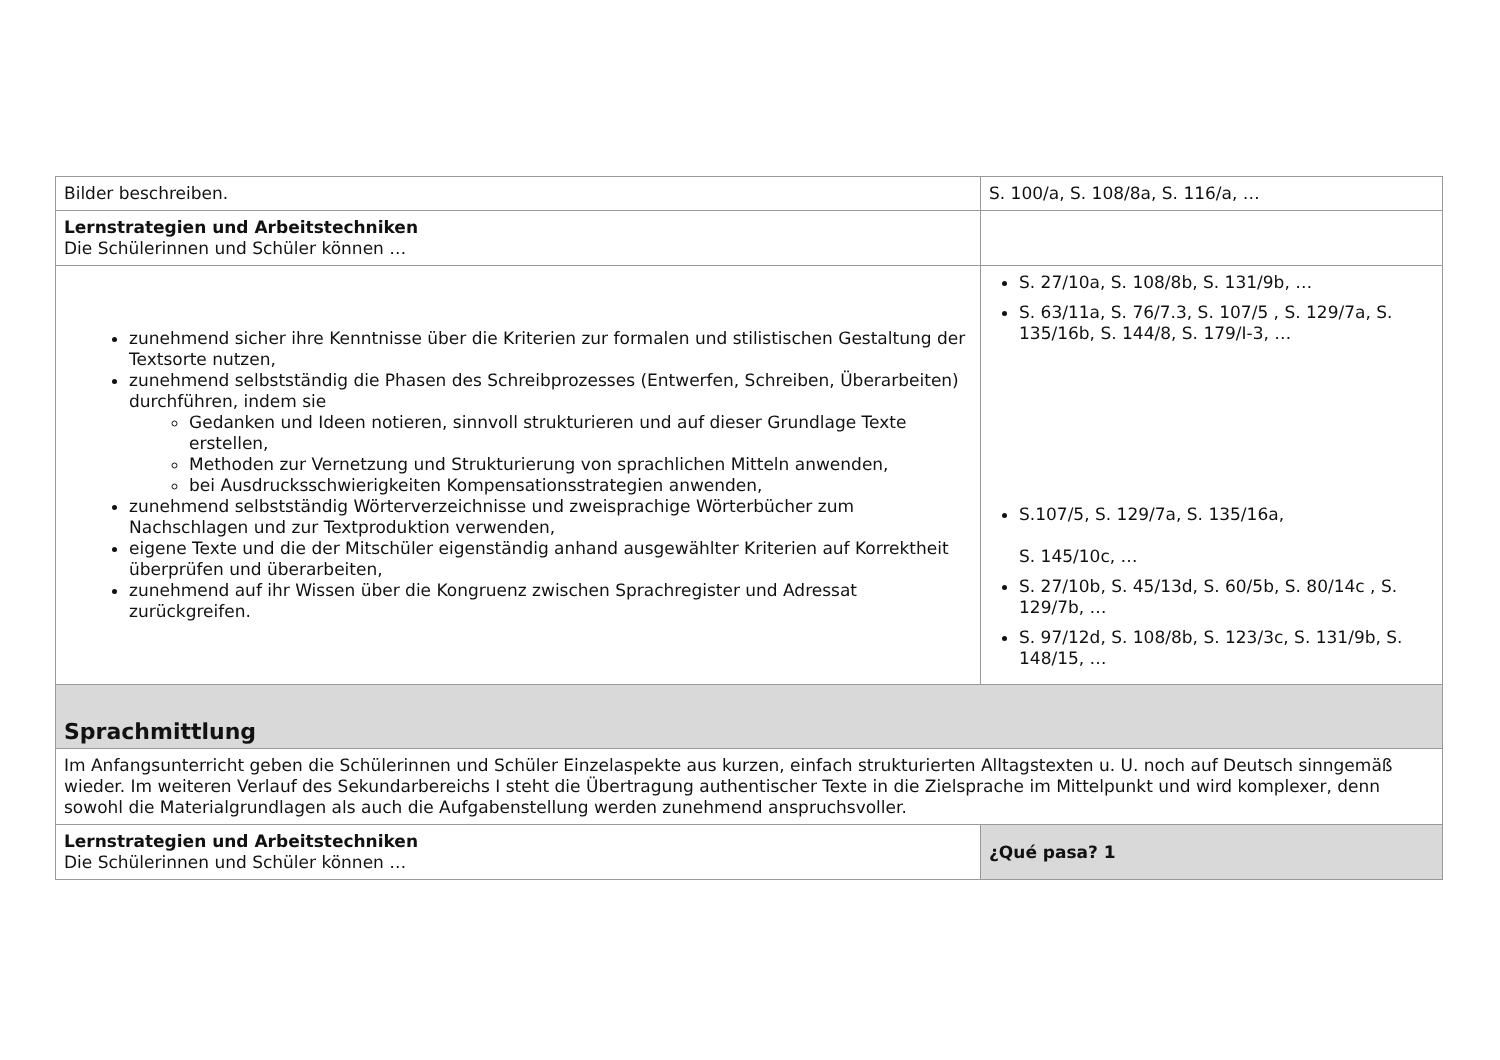| Bilder beschreiben. | S. 100/a, S. 108/8a, S. 116/a, … |
| Lernstrategien und Arbeitstechniken Die Schülerinnen und Schüler können … | |
| zunehmend sicher ihre Kenntnisse über die Kriterien zur formalen und stilistischen Gestaltung der Textsorte nutzen, zunehmend selbstständig die Phasen des Schreibprozesses (Entwerfen, Schreiben, Überarbeiten) durchführen, indem sie Gedanken und Ideen notieren, sinnvoll strukturieren und auf dieser Grundlage Texte erstellen, Methoden zur Vernetzung und Strukturierung von sprachlichen Mitteln anwenden, bei Ausdrucksschwierigkeiten Kompensationsstrategien anwenden, zunehmend selbstständig Wörterverzeichnisse und zweisprachige Wörterbücher zum Nachschlagen und zur Textproduktion verwenden, eigene Texte und die der Mitschüler eigenständig anhand ausgewählter Kriterien auf Korrektheit überprüfen und überarbeiten, zunehmend auf ihr Wissen über die Kongruenz zwischen Sprachregister und Adressat zurückgreifen. | S. 27/10a, S. 108/8b, S. 131/9b, … S. 63/11a, S. 76/7.3, S. 107/5 , S. 129/7a, S. 135/16b, S. 144/8, S. 179/I-3, … S.107/5, S. 129/7a, S. 135/16a, S. 145/10c, … S. 27/10b, S. 45/13d, S. 60/5b, S. 80/14c , S. 129/7b, … S. 97/12d, S. 108/8b, S. 123/3c, S. 131/9b, S. 148/15, … |
| Sprachmittlung | |
| Im Anfangsunterricht geben die Schülerinnen und Schüler Einzelaspekte aus kurzen, einfach strukturierten Alltagstexten u. U. noch auf Deutsch sinngemäß wieder. Im weiteren Verlauf des Sekundarbereichs I steht die Übertragung authentischer Texte in die Zielsprache im Mittelpunkt und wird komplexer, denn sowohl die Materialgrundlagen als auch die Aufgabenstellung werden zunehmend anspruchsvoller. | |
| Lernstrategien und Arbeitstechniken Die Schülerinnen und Schüler können … | ¿Qué pasa? 1 |